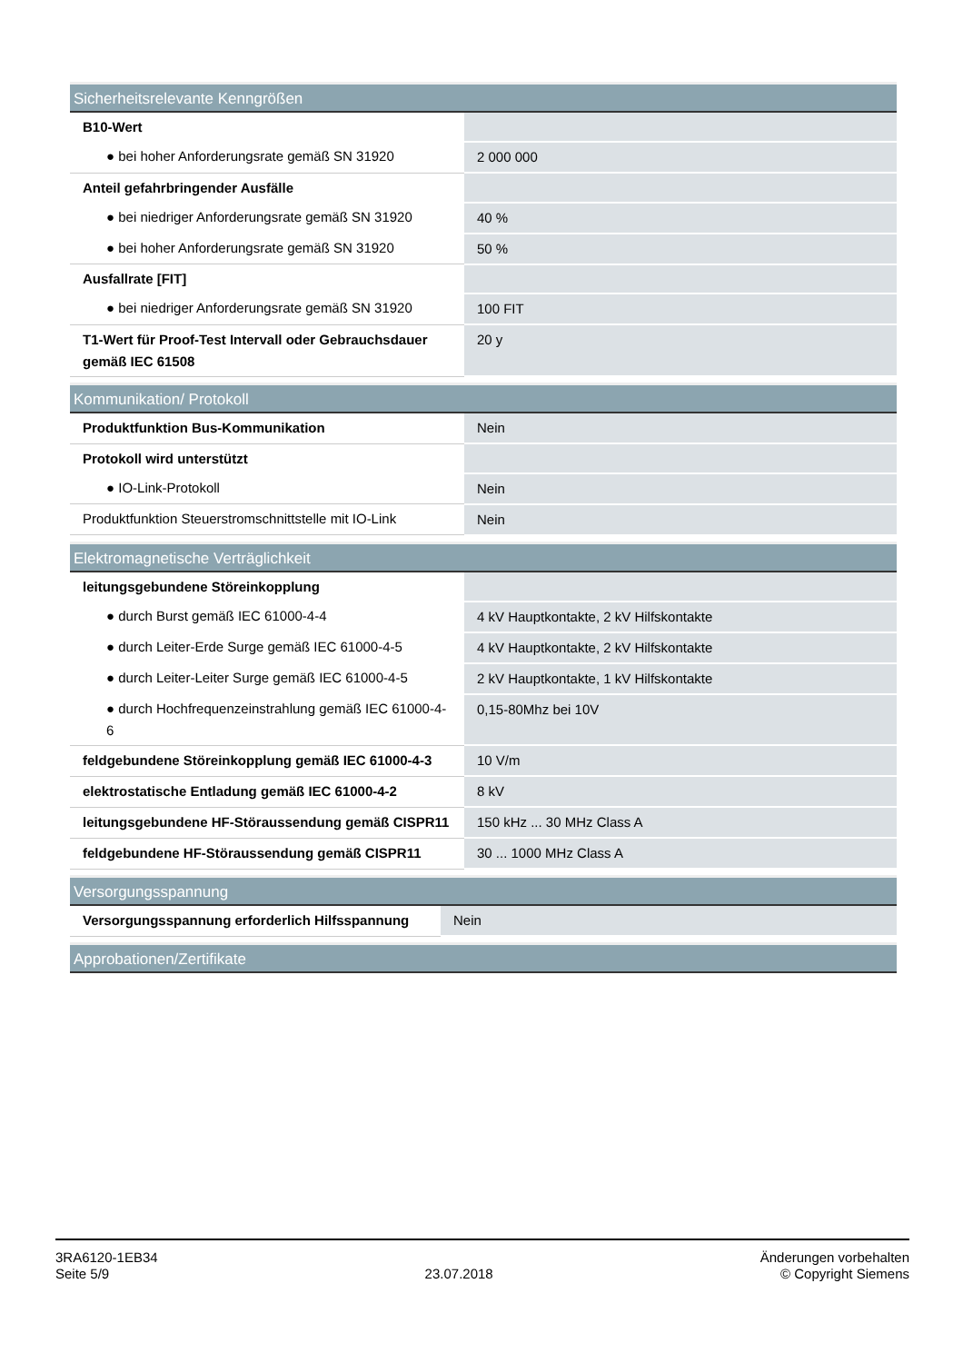| Sicherheitsrelevante Kenngrößen | |
| --- | --- |
| B10-Wert | |
| ● bei hoher Anforderungsrate gemäß SN 31920 | 2 000 000 |
| Anteil gefahrbringender Ausfälle | |
| ● bei niedriger Anforderungsrate gemäß SN 31920 | 40 % |
| ● bei hoher Anforderungsrate gemäß SN 31920 | 50 % |
| Ausfallrate [FIT] | |
| ● bei niedriger Anforderungsrate gemäß SN 31920 | 100 FIT |
| T1-Wert für Proof-Test Intervall oder Gebrauchsdauer gemäß IEC 61508 | 20 y |
| Kommunikation/ Protokoll | |
| --- | --- |
| Produktfunktion Bus-Kommunikation | Nein |
| Protokoll wird unterstützt | |
| ● IO-Link-Protokoll | Nein |
| Produktfunktion Steuerstromschnittstelle mit IO-Link | Nein |
| Elektromagnetische Verträglichkeit | |
| --- | --- |
| leitungsgebundene Störeinkopplung | |
| ● durch Burst gemäß IEC 61000-4-4 | 4 kV Hauptkontakte, 2 kV Hilfskontakte |
| ● durch Leiter-Erde Surge gemäß IEC 61000-4-5 | 4 kV Hauptkontakte, 2 kV Hilfskontakte |
| ● durch Leiter-Leiter Surge gemäß IEC 61000-4-5 | 2 kV Hauptkontakte, 1 kV Hilfskontakte |
| ● durch Hochfrequenzeinstrahlung gemäß IEC 61000-4-6 | 0,15-80Mhz bei 10V |
| feldgebundene Störeinkopplung gemäß IEC 61000-4-3 | 10 V/m |
| elektrostatische Entladung gemäß IEC 61000-4-2 | 8 kV |
| leitungsgebundene HF-Störaussendung gemäß CISPR11 | 150 kHz ... 30 MHz Class A |
| feldgebundene HF-Störaussendung gemäß CISPR11 | 30 ... 1000 MHz Class A |
| Versorgungsspannung | |
| --- | --- |
| Versorgungsspannung erforderlich Hilfsspannung | Nein |
| Approbationen/Zertifikate |
| --- |
3RA6120-1EB34
Seite 5/9
23.07.2018
Änderungen vorbehalten
© Copyright Siemens